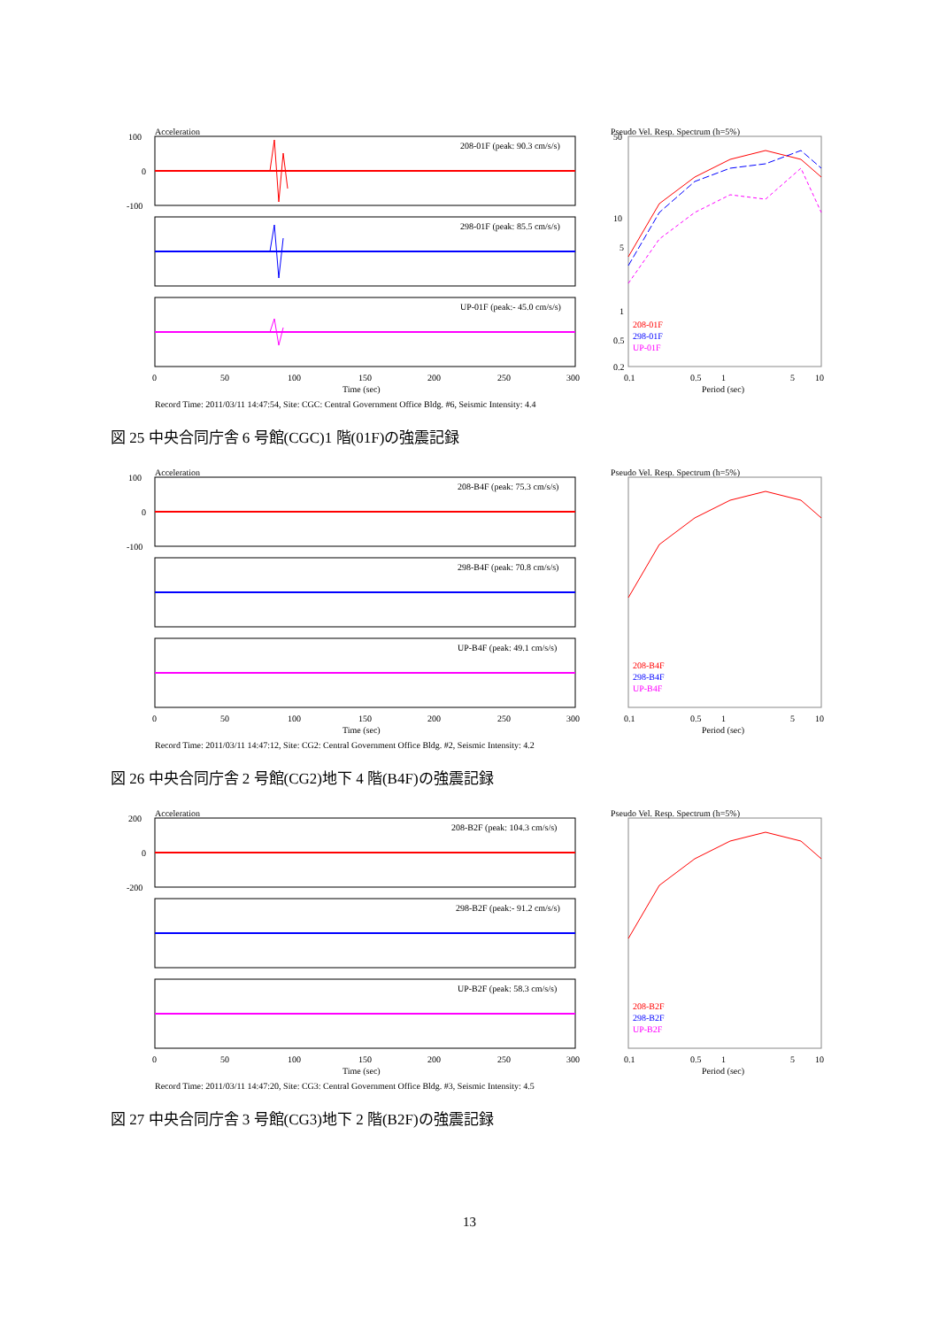Acceleration
208-01F (peak: 90.3 cm/s/s)
298-01F (peak: 85.5 cm/s/s)
UP-01F (peak:- 45.0 cm/s/s)
100
0
-100
0
50
100
150
200
250
300
Time (sec)
Pseudo Vel. Resp. Spectrum (h=5%)
208-01F
298-01F
UP-01F
50
10
5
1
0.5
0.2
0.1
0.5
1
5
10
Period (sec)
Record Time: 2011/03/11 14:47:54, Site: CGC: Central Government Office Bldg. #6, Seismic Intensity: 4.4
(cm/s/s)
図 25 中央合同庁舎 6 号館(CGC)1 階(01F)の強震記録
Acceleration
208-B4F (peak: 75.3 cm/s/s)
298-B4F (peak: 70.8 cm/s/s)
UP-B4F (peak: 49.1 cm/s/s)
100
0
-100
0
50
100
150
200
250
300
Time (sec)
Pseudo Vel. Resp. Spectrum (h=5%)
208-B4F
298-B4F
UP-B4F
0.1
0.5
1
5
10
Period (sec)
Record Time: 2011/03/11 14:47:12, Site: CG2: Central Government Office Bldg. #2, Seismic Intensity: 4.2
図 26 中央合同庁舎 2 号館(CG2)地下 4 階(B4F)の強震記録
Acceleration
208-B2F (peak: 104.3 cm/s/s)
298-B2F (peak:- 91.2 cm/s/s)
UP-B2F (peak: 58.3 cm/s/s)
200
0
-200
0
50
100
150
200
250
300
Time (sec)
Pseudo Vel. Resp. Spectrum (h=5%)
208-B2F
298-B2F
UP-B2F
0.1
0.5
1
5
10
Period (sec)
Record Time: 2011/03/11 14:47:20, Site: CG3: Central Government Office Bldg. #3, Seismic Intensity: 4.5
図 27 中央合同庁舎 3 号館(CG3)地下 2 階(B2F)の強震記録
13